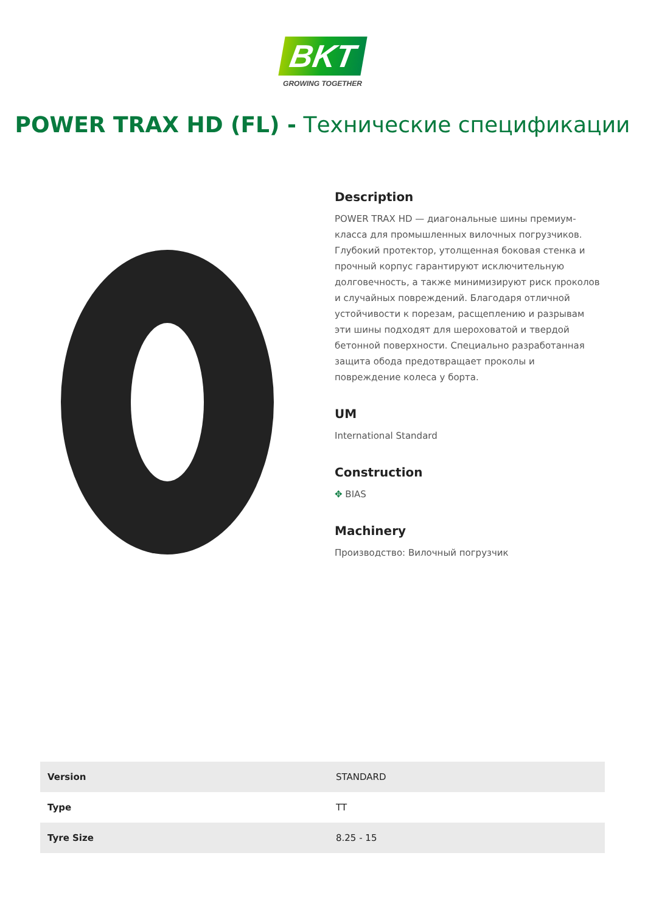BKT
GROWING TOGETHER
POWER TRAX HD (FL) - Технические спецификации
Description
POWER TRAX HD — диагональные шины премиум-класса для промышленных вилочных погрузчиков. Глубокий протектор, утолщенная боковая стенка и прочный корпус гарантируют исключительную долговечность, а также минимизируют риск проколов и случайных повреждений. Благодаря отличной устойчивости к порезам, расщеплению и разрывам эти шины подходят для шероховатой и твердой бетонной поверхности. Специально разработанная защита обода предотвращает проколы и повреждение колеса у борта.
UM
International Standard
Construction
✥ BIAS
Machinery
Производство: Вилочный погрузчик
| Version | STANDARD |
| Type | TT |
| Tyre Size | 8.25 - 15 |